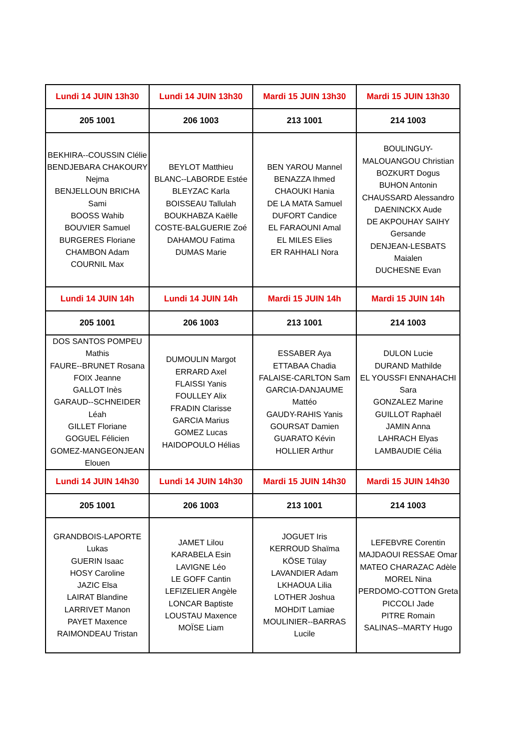| Lundi 14 JUIN 13h30 | Lundi 14 JUIN 13h30 | Mardi 15 JUIN 13h30 | Mardi 15 JUIN 13h30 |
| --- | --- | --- | --- |
| 205 1001 | 206 1003 | 213 1001 | 214 1003 |
| BEKHIRA--COUSSIN Clélie BENDJEBARA CHAKOURY Nejma BENJELLOUN BRICHA Sami BOOSS Wahib BOUVIER Samuel BURGERES Floriane CHAMBON Adam COURNIL Max | BEYLOT Matthieu BLANC--LABORDE Estée BLEYZAC Karla BOISSEAU Tallulah BOUKHABZA Kaëlle COSTE-BALGUERIE Zoé DAHAMOU Fatima DUMAS Marie | BEN YAROU Mannel BENAZZA Ihmed CHAOUKI Hania DE LA MATA Samuel DUFORT Candice EL FARAOUNI Amal EL MILES Elies ER RAHHALI Nora | BOULINGUY-MALOUANGOU Christian BOZKURT Dogus BUHON Antonin CHAUSSARD Alessandro DAENINCKX Aude DE AKPOUHAY SAIHY Gersande DENJEAN-LESBATS Maialen DUCHESNE Evan |
| Lundi 14 JUIN 14h | Lundi 14 JUIN 14h | Mardi 15 JUIN 14h | Mardi 15 JUIN 14h |
| 205 1001 | 206 1003 | 213 1001 | 214 1003 |
| DOS SANTOS POMPEU Mathis FAURE--BRUNET Rosana FOIX Jeanne GALLOT Inès GARAUD--SCHNEIDER Léah GILLET Floriane GOGUEL Félicien GOMEZ-MANGEONJEAN Elouen | DUMOULIN Margot ERRARD Axel FLAISSI Yanis FOULLEY Alix FRADIN Clarisse GARCIA Marius GOMEZ Lucas HAIDOPOULO Hélias | ESSABER Aya ETTABAA Chadia FALAISE-CARLTON Sam GARCIA-DANJAUME Mattéo GAUDY-RAHIS Yanis GOURSAT Damien GUARATO Kévin HOLLIER Arthur | DULON Lucie DURAND Mathilde EL YOUSSFI ENNAHACHI Sara GONZALEZ Marine GUILLOT Raphaël JAMIN Anna LAHRACH Elyas LAMBAUDIE Célia |
| Lundi 14 JUIN 14h30 | Lundi 14 JUIN 14h30 | Mardi 15 JUIN 14h30 | Mardi 15 JUIN 14h30 |
| 205 1001 | 206 1003 | 213 1001 | 214 1003 |
| GRANDBOIS-LAPORTE Lukas GUERIN Isaac HOSY Caroline JAZIC Elsa LAIRAT Blandine LARRIVET Manon PAYET Maxence RAIMONDEAU Tristan | JAMET Lilou KARABELA Esin LAVIGNE Léo LE GOFF Cantin LEFIZELIER Angèle LONCAR Baptiste LOUSTAU Maxence MOÏSE Liam | JOGUET Iris KERROUD Shaïma KÖSE Tülay LAVANDIER Adam LKHAOUA Lilia LOTHER Joshua MOHDIT Lamiae MOULINIER--BARRAS Lucile | LEFEBVRE Corentin MAJDAOUI RESSAE Omar MATEO CHARAZAC Adèle MOREL Nina PERDOMO-COTTON Greta PICCOLI Jade PITRE Romain SALINAS--MARTY Hugo |